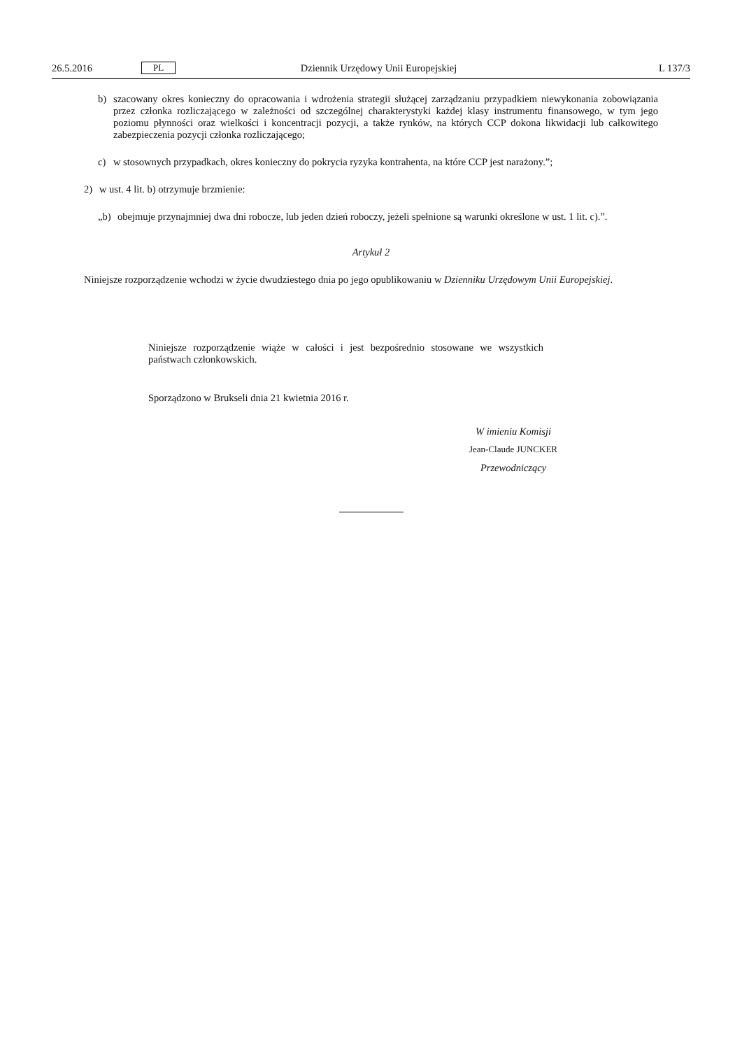26.5.2016 PL Dziennik Urzędowy Unii Europejskiej L 137/3
b)
szacowany okres konieczny do opracowania i wdrożenia strategii służącej zarządzaniu przypadkiem niewykonania zobowiązania przez członka rozliczającego w zależności od szczególnej charakterystyki każdej klasy instrumentu finansowego, w tym jego poziomu płynności oraz wielkości i koncentracji pozycji, a także rynków, na których CCP dokona likwidacji lub całkowitego zabezpieczenia pozycji członka rozliczającego;
c)
w stosownych przypadkach, okres konieczny do pokrycia ryzyka kontrahenta, na które CCP jest narażony.”;
2)
w ust. 4 lit. b) otrzymuje brzmienie:
„b)
obejmuje przynajmniej dwa dni robocze, lub jeden dzień roboczy, jeżeli spełnione są warunki określone w ust. 1 lit. c).”.
Artykuł 2
Niniejsze rozporządzenie wchodzi w życie dwudziestego dnia po jego opublikowaniu w Dzienniku Urzędowym Unii Europejskiej.
Niniejsze rozporządzenie wiąże w całości i jest bezpośrednio stosowane we wszystkich państwach członkowskich.
Sporządzono w Brukseli dnia 21 kwietnia 2016 r.
W imieniu Komisji
Jean-Claude JUNCKER
Przewodniczący